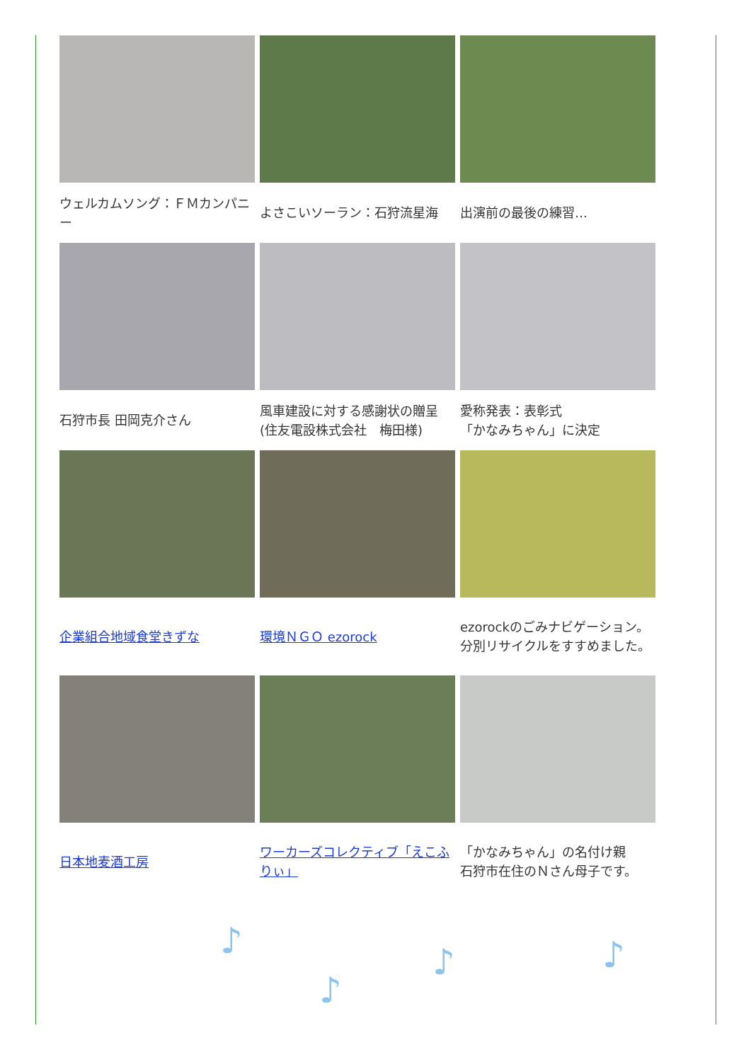| ウェルカムソング：ＦＭカンパニー | よさこいソーラン：石狩流星海 | 出演前の最後の練習… |
| 石狩市長 田岡克介さん | 風車建設に対する感謝状の贈呈 (住友電設株式会社 梅田様) | 愛称発表：表彰式 「かなみちゃん」に決定 |
| 企業組合地域食堂きずな | 環境ＮＧＯ ezorock | ezorockのごみナビゲーション。分別リサイクルをすすめました。 |
| 日本地麦酒工房 | ワーカーズコレクティブ「えこふりぃ」 | 「かなみちゃん」の名付け親 石狩市在住のＮさん母子です。 |
♪
♪
♪ ♪